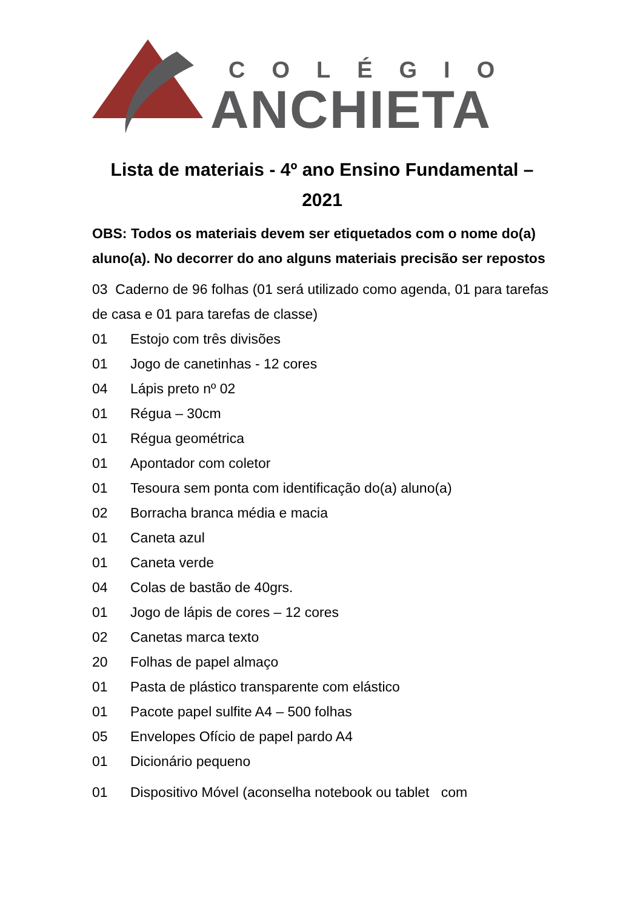COLÉGIO
ANCHIETA
Lista de materiais - 4º ano Ensino Fundamental – 2021
OBS: Todos os materiais devem ser etiquetados com o nome do(a) aluno(a). No decorrer do ano alguns materiais precisão ser repostos
03 Caderno de 96 folhas (01 será utilizado como agenda, 01 para tarefas de casa e 01 para tarefas de classe)
01 Estojo com três divisões
01 Jogo de canetinhas - 12 cores
04 Lápis preto nº 02
01 Régua – 30cm
01 Régua geométrica
01 Apontador com coletor
01 Tesoura sem ponta com identificação do(a) aluno(a)
02 Borracha branca média e macia
01 Caneta azul
01 Caneta verde
04 Colas de bastão de 40grs.
01 Jogo de lápis de cores – 12 cores
02 Canetas marca texto
20 Folhas de papel almaço
01 Pasta de plástico transparente com elástico
01 Pacote papel sulfite A4 – 500 folhas
05 Envelopes Ofício de papel pardo A4
01 Dicionário pequeno
01 Dispositivo Móvel (aconselha notebook ou tablet com